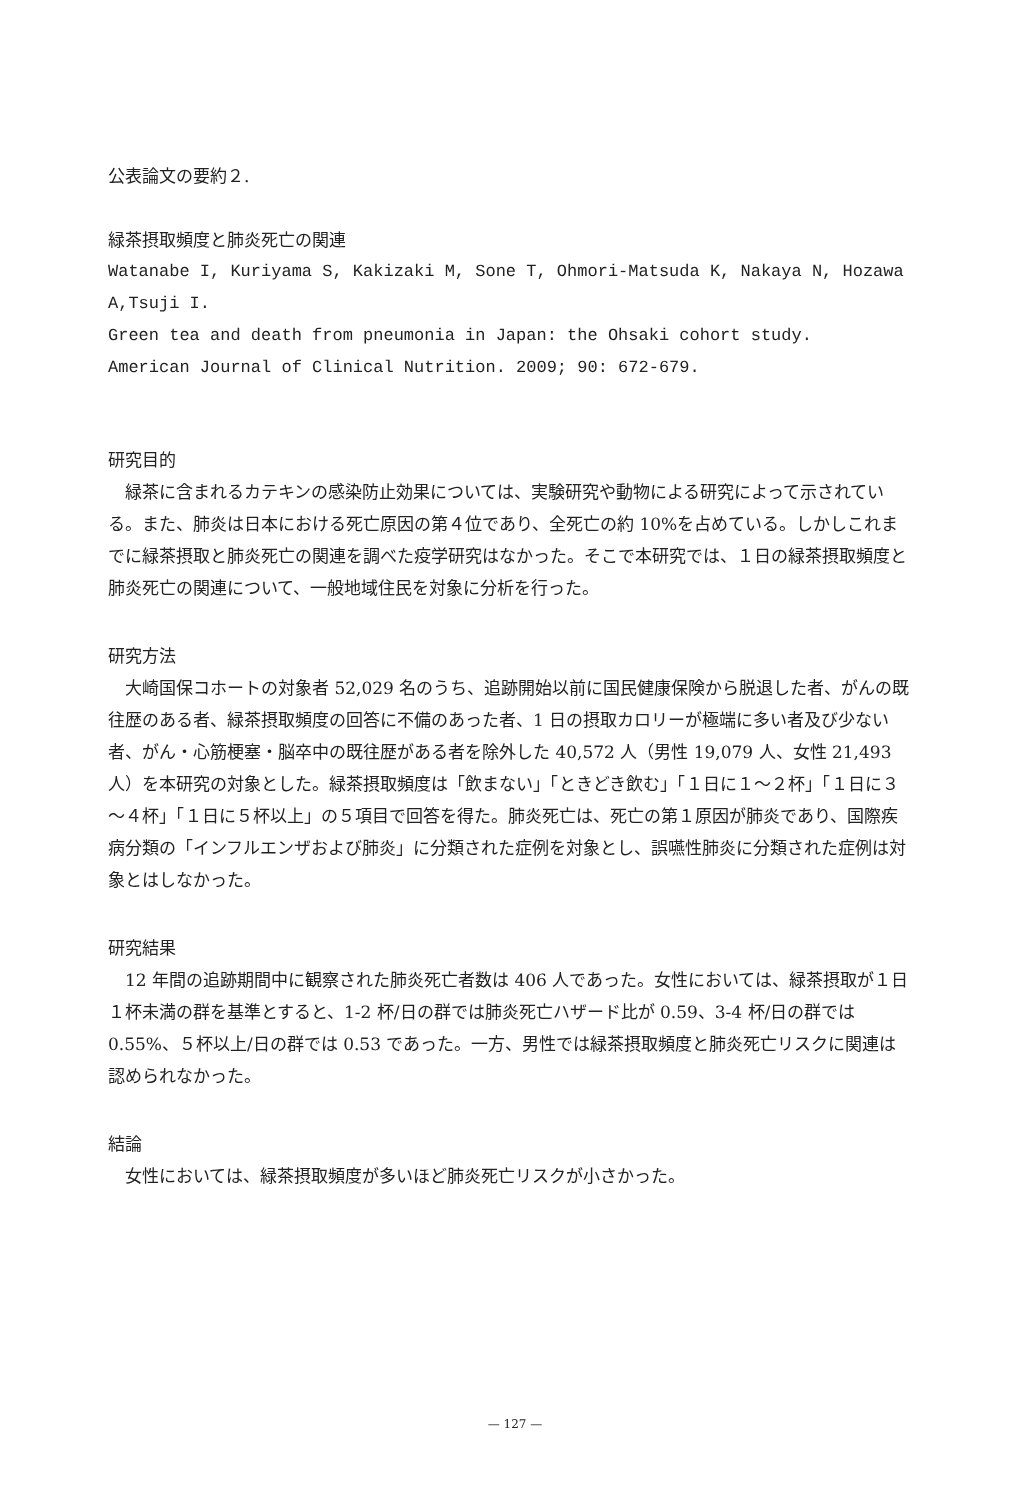公表論文の要約２.
緑茶摂取頻度と肺炎死亡の関連
Watanabe I, Kuriyama S, Kakizaki M, Sone T, Ohmori-Matsuda K, Nakaya N, Hozawa A,Tsuji I.
Green tea and death from pneumonia in Japan: the Ohsaki cohort study.
American Journal of Clinical Nutrition. 2009; 90: 672-679.
研究目的
緑茶に含まれるカテキンの感染防止効果については、実験研究や動物による研究によって示されている。また、肺炎は日本における死亡原因の第４位であり、全死亡の約 10%を占めている。しかしこれまでに緑茶摂取と肺炎死亡の関連を調べた疫学研究はなかった。そこで本研究では、１日の緑茶摂取頻度と肺炎死亡の関連について、一般地域住民を対象に分析を行った。
研究方法
大崎国保コホートの対象者 52,029 名のうち、追跡開始以前に国民健康保険から脱退した者、がんの既往歴のある者、緑茶摂取頻度の回答に不備のあった者、1 日の摂取カロリーが極端に多い者及び少ない者、がん・心筋梗塞・脳卒中の既往歴がある者を除外した 40,572 人（男性 19,079 人、女性 21,493 人）を本研究の対象とした。緑茶摂取頻度は「飲まない」「ときどき飲む」「１日に１～２杯」「１日に３～４杯」「１日に５杯以上」の５項目で回答を得た。肺炎死亡は、死亡の第１原因が肺炎であり、国際疾病分類の「インフルエンザおよび肺炎」に分類された症例を対象とし、誤嚥性肺炎に分類された症例は対象とはしなかった。
研究結果
12 年間の追跡期間中に観察された肺炎死亡者数は 406 人であった。女性においては、緑茶摂取が１日１杯未満の群を基準とすると、1-2 杯/日の群では肺炎死亡ハザード比が 0.59、3-4 杯/日の群では 0.55%、５杯以上/日の群では 0.53 であった。一方、男性では緑茶摂取頻度と肺炎死亡リスクに関連は認められなかった。
結論
女性においては、緑茶摂取頻度が多いほど肺炎死亡リスクが小さかった。
— 127 —